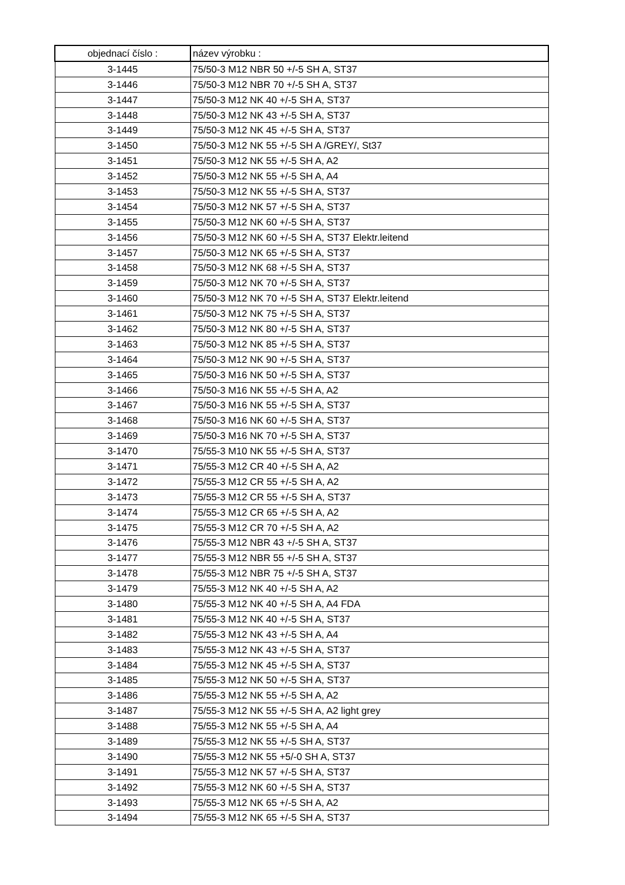| objednací číslo : | název výrobku : |
| --- | --- |
| 3-1445 | 75/50-3 M12 NBR 50 +/-5 SH A, ST37 |
| 3-1446 | 75/50-3 M12 NBR 70 +/-5 SH A, ST37 |
| 3-1447 | 75/50-3 M12 NK 40 +/-5 SH A, ST37 |
| 3-1448 | 75/50-3 M12 NK 43 +/-5 SH A, ST37 |
| 3-1449 | 75/50-3 M12 NK 45 +/-5 SH A, ST37 |
| 3-1450 | 75/50-3 M12 NK 55 +/-5 SH A /GREY/, St37 |
| 3-1451 | 75/50-3 M12 NK 55 +/-5 SH A, A2 |
| 3-1452 | 75/50-3 M12 NK 55 +/-5 SH A, A4 |
| 3-1453 | 75/50-3 M12 NK 55 +/-5 SH A, ST37 |
| 3-1454 | 75/50-3 M12 NK 57 +/-5 SH A, ST37 |
| 3-1455 | 75/50-3 M12 NK 60 +/-5 SH A, ST37 |
| 3-1456 | 75/50-3 M12 NK 60 +/-5 SH A, ST37 Elektr.leitend |
| 3-1457 | 75/50-3 M12 NK 65 +/-5 SH A, ST37 |
| 3-1458 | 75/50-3 M12 NK 68 +/-5 SH A, ST37 |
| 3-1459 | 75/50-3 M12 NK 70 +/-5 SH A, ST37 |
| 3-1460 | 75/50-3 M12 NK 70 +/-5 SH A, ST37 Elektr.leitend |
| 3-1461 | 75/50-3 M12 NK 75 +/-5 SH A, ST37 |
| 3-1462 | 75/50-3 M12 NK 80 +/-5 SH A, ST37 |
| 3-1463 | 75/50-3 M12 NK 85 +/-5 SH A, ST37 |
| 3-1464 | 75/50-3 M12 NK 90 +/-5 SH A, ST37 |
| 3-1465 | 75/50-3 M16 NK 50 +/-5 SH A, ST37 |
| 3-1466 | 75/50-3 M16 NK 55 +/-5 SH A, A2 |
| 3-1467 | 75/50-3 M16 NK 55 +/-5 SH A, ST37 |
| 3-1468 | 75/50-3 M16 NK 60 +/-5 SH A, ST37 |
| 3-1469 | 75/50-3 M16 NK 70 +/-5 SH A, ST37 |
| 3-1470 | 75/55-3 M10 NK 55 +/-5 SH A, ST37 |
| 3-1471 | 75/55-3 M12 CR 40 +/-5 SH A, A2 |
| 3-1472 | 75/55-3 M12 CR 55 +/-5 SH A, A2 |
| 3-1473 | 75/55-3 M12 CR 55 +/-5 SH A, ST37 |
| 3-1474 | 75/55-3 M12 CR 65 +/-5 SH A, A2 |
| 3-1475 | 75/55-3 M12 CR 70 +/-5 SH A, A2 |
| 3-1476 | 75/55-3 M12 NBR 43 +/-5 SH A, ST37 |
| 3-1477 | 75/55-3 M12 NBR 55 +/-5 SH A, ST37 |
| 3-1478 | 75/55-3 M12 NBR 75 +/-5 SH A, ST37 |
| 3-1479 | 75/55-3 M12 NK 40 +/-5 SH A, A2 |
| 3-1480 | 75/55-3 M12 NK 40 +/-5 SH A, A4 FDA |
| 3-1481 | 75/55-3 M12 NK 40 +/-5 SH A, ST37 |
| 3-1482 | 75/55-3 M12 NK 43 +/-5 SH A, A4 |
| 3-1483 | 75/55-3 M12 NK 43 +/-5 SH A, ST37 |
| 3-1484 | 75/55-3 M12 NK 45 +/-5 SH A, ST37 |
| 3-1485 | 75/55-3 M12 NK 50 +/-5 SH A, ST37 |
| 3-1486 | 75/55-3 M12 NK 55 +/-5 SH A, A2 |
| 3-1487 | 75/55-3 M12 NK 55 +/-5 SH A, A2 light grey |
| 3-1488 | 75/55-3 M12 NK 55 +/-5 SH A, A4 |
| 3-1489 | 75/55-3 M12 NK 55 +/-5 SH A, ST37 |
| 3-1490 | 75/55-3 M12 NK 55 +5/-0 SH A, ST37 |
| 3-1491 | 75/55-3 M12 NK 57 +/-5 SH A, ST37 |
| 3-1492 | 75/55-3 M12 NK 60 +/-5 SH A, ST37 |
| 3-1493 | 75/55-3 M12 NK 65 +/-5 SH A, A2 |
| 3-1494 | 75/55-3 M12 NK 65 +/-5 SH A, ST37 |